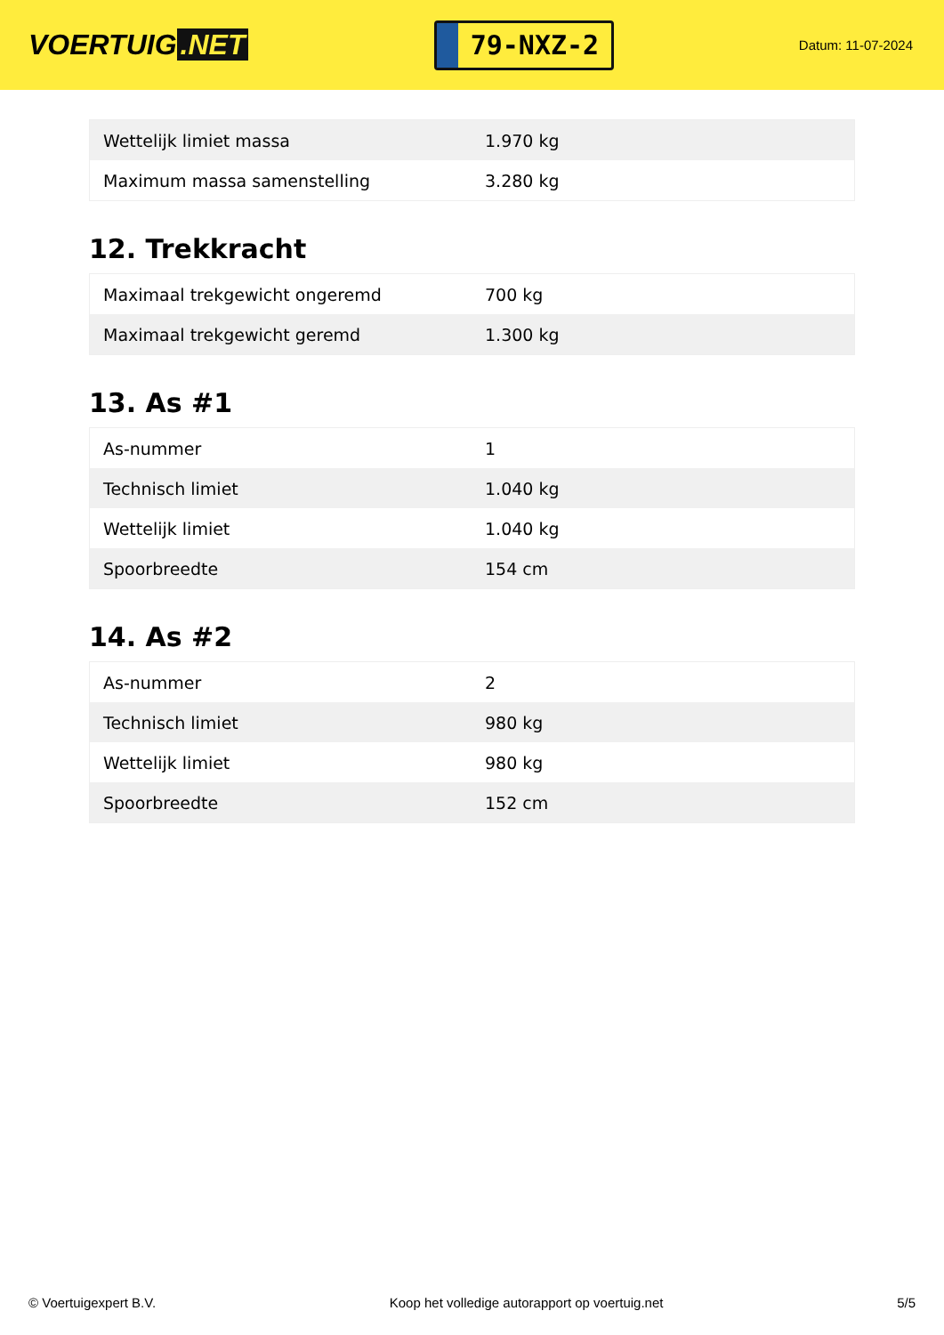VOERTUIG.NET
79-NXZ-2
Datum: 11-07-2024
| Wettelijk limiet massa | 1.970 kg |
| Maximum massa samenstelling | 3.280 kg |
12. Trekkracht
| Maximaal trekgewicht ongeremd | 700 kg |
| Maximaal trekgewicht geremd | 1.300 kg |
13. As #1
| As-nummer | 1 |
| Technisch limiet | 1.040 kg |
| Wettelijk limiet | 1.040 kg |
| Spoorbreedte | 154 cm |
14. As #2
| As-nummer | 2 |
| Technisch limiet | 980 kg |
| Wettelijk limiet | 980 kg |
| Spoorbreedte | 152 cm |
© Voertuigexpert B.V. Koop het volledige autorapport op voertuig.net 5/5